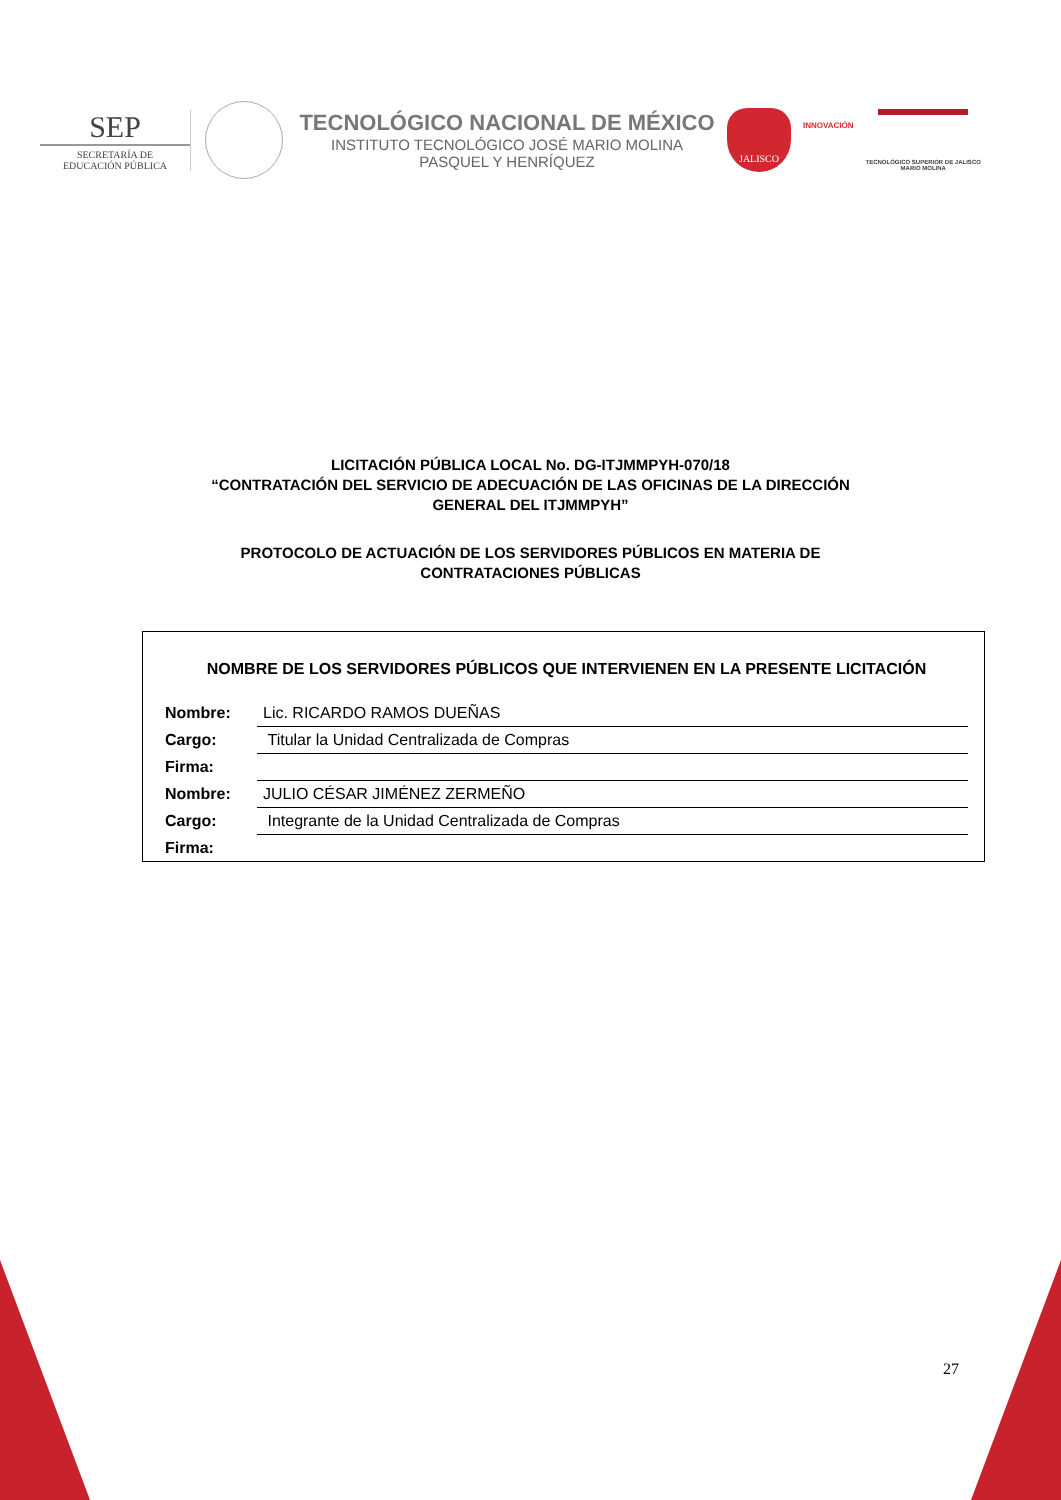SEP
SECRETARÍA DE
EDUCACIÓN PÚBLICA
TECNOLÓGICO NACIONAL DE MÉXICO
INSTITUTO TECNOLÓGICO JOSÉ MARIO MOLINA
PASQUEL Y HENRÍQUEZ
JALISCO
INNOVACIÓN
TECNOLÓGICO SUPERIOR DE JALISCO
MARIO MOLINA
LICITACIÓN PÚBLICA LOCAL No. DG-ITJMMPYH-070/18
“CONTRATACIÓN DEL SERVICIO DE ADECUACIÓN DE LAS OFICINAS DE LA DIRECCIÓN
GENERAL DEL ITJMMPYH”
PROTOCOLO DE ACTUACIÓN DE LOS SERVIDORES PÚBLICOS EN MATERIA DE
CONTRATACIONES PÚBLICAS
NOMBRE DE LOS SERVIDORES PÚBLICOS QUE INTERVIENEN EN LA PRESENTE LICITACIÓN
| Nombre: | Lic. RICARDO RAMOS DUEÑAS |
| Cargo: | Titular la Unidad Centralizada de Compras |
| Firma: | |
| Nombre: | JULIO CÉSAR JIMÉNEZ ZERMEÑO |
| Cargo: | Integrante de la Unidad Centralizada de Compras |
| Firma: | |
27